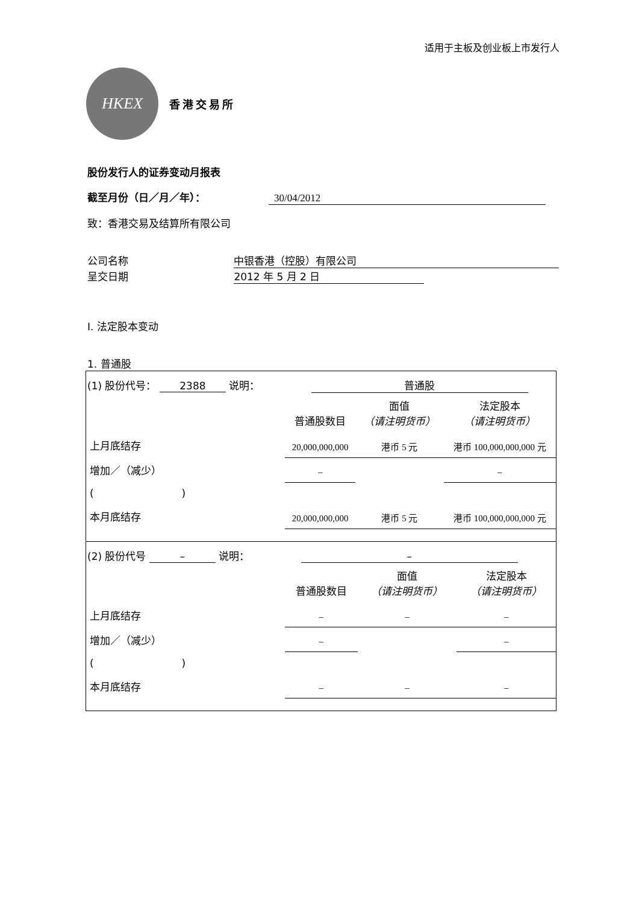适用于主板及创业板上市发行人
HKEX
香港交易所
股份发行人的证券变动月报表
截至月份（日／月／年）： 30/04/2012
致：香港交易及结算所有限公司
公司名称 中银香港（控股）有限公司
呈交日期 2012 年 5 月 2 日
I. 法定股本变动
1. 普通股
(1) 股份代号： 2388 说明： 普通股
| | 普通股数目 | 面值 （请注明货币） | 法定股本 （请注明货币） |
| 上月底结存 | 20,000,000,000 | 港币 5 元 | 港币 100,000,000,000 元 |
| 增加／（减少） | – | | – |
| ( ) | | | |
| 本月底结存 | 20,000,000,000 | 港币 5 元 | 港币 100,000,000,000 元 |
(2) 股份代号 – 说明： –
| | 普通股数目 | 面值 （请注明货币） | 法定股本 （请注明货币） |
| 上月底结存 | – | – | – |
| 增加／（减少） | – | | – |
| ( ) | | | |
| 本月底结存 | – | – | – |